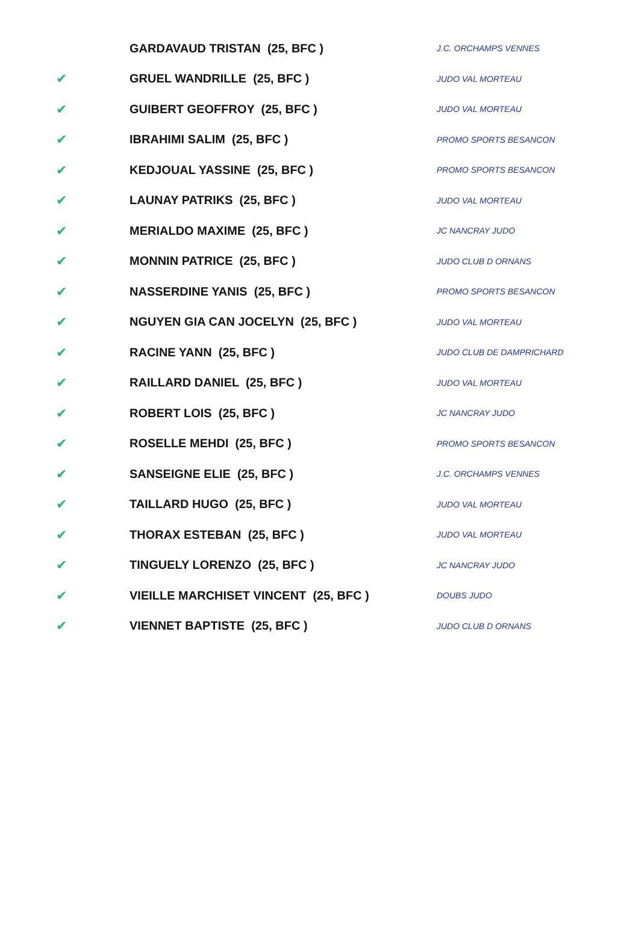| | GARDAVAUD TRISTAN (25, BFC ) | J.C. ORCHAMPS VENNES |
| ✔ | GRUEL WANDRILLE (25, BFC ) | JUDO VAL MORTEAU |
| ✔ | GUIBERT GEOFFROY (25, BFC ) | JUDO VAL MORTEAU |
| ✔ | IBRAHIMI SALIM (25, BFC ) | PROMO SPORTS BESANCON |
| ✔ | KEDJOUAL YASSINE (25, BFC ) | PROMO SPORTS BESANCON |
| ✔ | LAUNAY PATRIKS (25, BFC ) | JUDO VAL MORTEAU |
| ✔ | MERIALDO MAXIME (25, BFC ) | JC NANCRAY JUDO |
| ✔ | MONNIN PATRICE (25, BFC ) | JUDO CLUB D ORNANS |
| ✔ | NASSERDINE YANIS (25, BFC ) | PROMO SPORTS BESANCON |
| ✔ | NGUYEN GIA CAN JOCELYN (25, BFC ) | JUDO VAL MORTEAU |
| ✔ | RACINE YANN (25, BFC ) | JUDO CLUB DE DAMPRICHARD |
| ✔ | RAILLARD DANIEL (25, BFC ) | JUDO VAL MORTEAU |
| ✔ | ROBERT LOIS (25, BFC ) | JC NANCRAY JUDO |
| ✔ | ROSELLE MEHDI (25, BFC ) | PROMO SPORTS BESANCON |
| ✔ | SANSEIGNE ELIE (25, BFC ) | J.C. ORCHAMPS VENNES |
| ✔ | TAILLARD HUGO (25, BFC ) | JUDO VAL MORTEAU |
| ✔ | THORAX ESTEBAN (25, BFC ) | JUDO VAL MORTEAU |
| ✔ | TINGUELY LORENZO (25, BFC ) | JC NANCRAY JUDO |
| ✔ | VIEILLE MARCHISET VINCENT (25, BFC ) | DOUBS JUDO |
| ✔ | VIENNET BAPTISTE (25, BFC ) | JUDO CLUB D ORNANS |